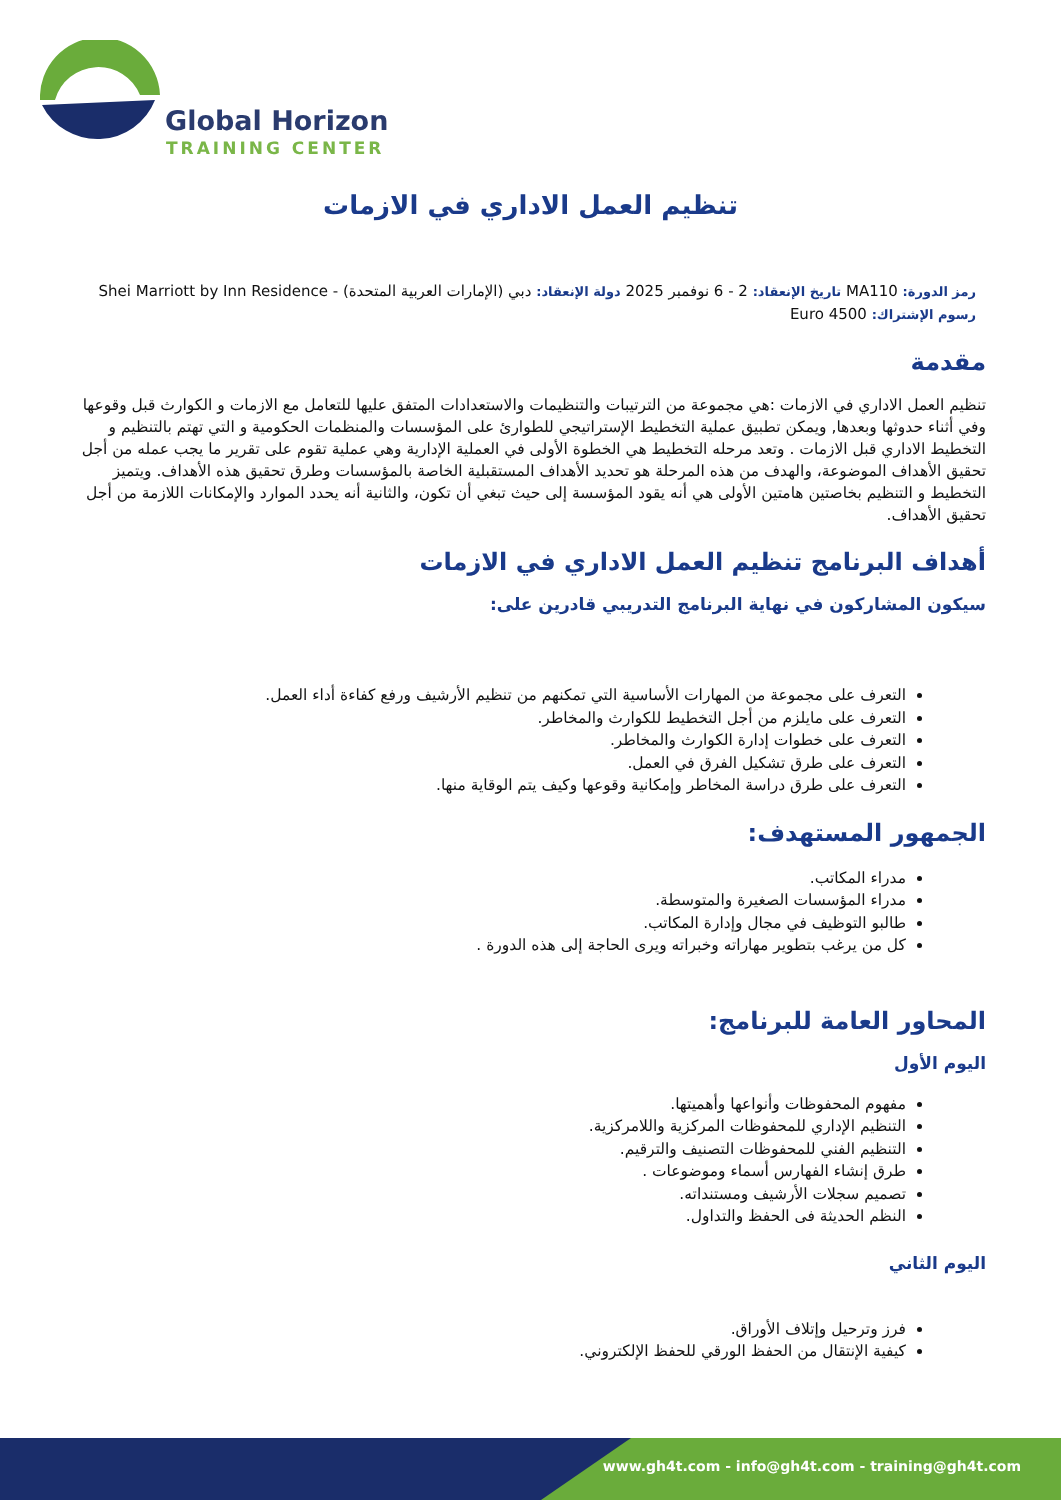Global Horizon
TRAINING CENTER
تنظيم العمل الاداري في الازمات
رمز الدورة: MA110 تاريخ الإنعقاد: 2 - 6 نوفمبر 2025 دولة الإنعقاد: دبي (الإمارات العربية المتحدة) - Shei Marriott by Inn Residence
رسوم الإشتراك: 4500 Euro
مقدمة
تنظيم العمل الاداري في الازمات :هي مجموعة من الترتيبات والتنظيمات والاستعدادات المتفق عليها للتعامل مع الازمات و الكوارث قبل وقوعها وفي أثناء حدوثها وبعدها, ويمكن تطبيق عملية التخطيط الإستراتيجي للطوارئ على المؤسسات والمنظمات الحكومية و التي تهتم بالتنظيم و التخطيط الاداري قبل الازمات . وتعد مرحله التخطيط هي الخطوة الأولى في العملية الإدارية وهي عملية تقوم على تقرير ما يجب عمله من أجل تحقيق الأهداف الموضوعة، والهدف من هذه المرحلة هو تحديد الأهداف المستقبلية الخاصة بالمؤسسات وطرق تحقيق هذه الأهداف. ويتميز التخطيط و التنظيم بخاصتين هامتين الأولى هي أنه يقود المؤسسة إلى حيث تبغي أن تكون، والثانية أنه يحدد الموارد والإمكانات اللازمة من أجل تحقيق الأهداف.
أهداف البرنامج تنظيم العمل الاداري في الازمات
سيكون المشاركون في نهاية البرنامج التدريبي قادرين على:
التعرف على مجموعة من المهارات الأساسية التي تمكنهم من تنظيم الأرشيف ورفع كفاءة أداء العمل.
التعرف على مايلزم من أجل التخطيط للكوارث والمخاطر.
التعرف على خطوات إدارة الكوارث والمخاطر.
التعرف على طرق تشكيل الفرق في العمل.
التعرف على طرق دراسة المخاطر وإمكانية وقوعها وكيف يتم الوقاية منها.
الجمهور المستهدف:
مدراء المكاتب.
مدراء المؤسسات الصغيرة والمتوسطة.
طالبو التوظيف في مجال وإدارة المكاتب.
كل من يرغب بتطوير مهاراته وخبراته ويرى الحاجة إلى هذه الدورة .
المحاور العامة للبرنامج:
اليوم الأول
مفهوم المحفوظات وأنواعها وأهميتها.
التنظيم الإداري للمحفوظات المركزية واللامركزية.
التنظيم الفني للمحفوظات التصنيف والترقيم.
طرق إنشاء الفهارس أسماء وموضوعات .
تصميم سجلات الأرشيف ومستنداته.
النظم الحديثة فى الحفظ والتداول.
اليوم الثاني
فرز وترحيل وإتلاف الأوراق.
كيفية الإنتقال من الحفظ الورقي للحفظ الإلكتروني.
www.gh4t.com - info@gh4t.com - training@gh4t.com